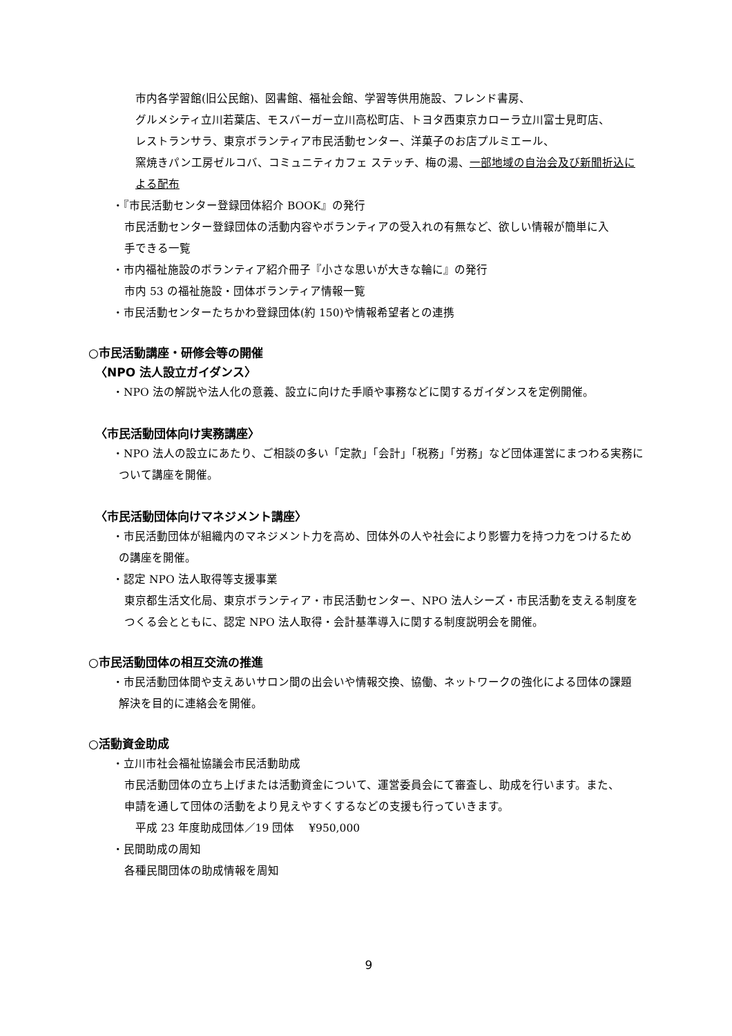市内各学習館(旧公民館)、図書館、福祉会館、学習等供用施設、フレンド書房、
グルメシティ立川若葉店、モスバーガー立川高松町店、トヨタ西東京カローラ立川富士見町店、
レストランサラ、東京ボランティア市民活動センター、洋菓子のお店プルミエール、
窯焼きパン工房ゼルコバ、コミュニティカフェ ステッチ、梅の湯、一部地域の自治会及び新聞折込に
よる配布
・『市民活動センター登録団体紹介 BOOK』の発行
市民活動センター登録団体の活動内容やボランティアの受入れの有無など、欲しい情報が簡単に入
手できる一覧
・市内福祉施設のボランティア紹介冊子『小さな思いが大きな輪に』の発行
市内 53 の福祉施設・団体ボランティア情報一覧
・市民活動センターたちかわ登録団体(約 150)や情報希望者との連携
○市民活動講座・研修会等の開催
〈NPO 法人設立ガイダンス〉
・NPO 法の解説や法人化の意義、設立に向けた手順や事務などに関するガイダンスを定例開催。
〈市民活動団体向け実務講座〉
・NPO 法人の設立にあたり、ご相談の多い「定款」「会計」「税務」「労務」など団体運営にまつわる実務に
ついて講座を開催。
〈市民活動団体向けマネジメント講座〉
・市民活動団体が組織内のマネジメント力を高め、団体外の人や社会により影響力を持つ力をつけるため
の講座を開催。
・認定 NPO 法人取得等支援事業
東京都生活文化局、東京ボランティア・市民活動センター、NPO 法人シーズ・市民活動を支える制度を
つくる会とともに、認定 NPO 法人取得・会計基準導入に関する制度説明会を開催。
○市民活動団体の相互交流の推進
・市民活動団体間や支えあいサロン間の出会いや情報交換、協働、ネットワークの強化による団体の課題
解決を目的に連絡会を開催。
○活動資金助成
・立川市社会福祉協議会市民活動助成
市民活動団体の立ち上げまたは活動資金について、運営委員会にて審査し、助成を行います。また、
申請を通して団体の活動をより見えやすくするなどの支援も行っていきます。
平成 23 年度助成団体／19 団体　 ¥950,000
・民間助成の周知
各種民間団体の助成情報を周知
9